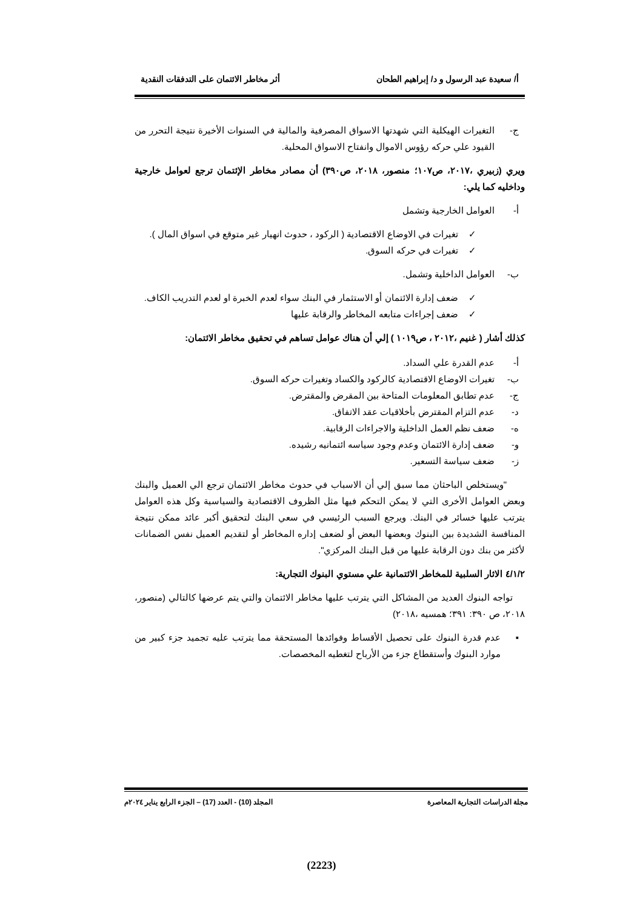أ/ سعيدة عبد الرسول و د/ إبراهيم الطحان أثر مخاطر الائتمان على التدفقات النقدية
ج-
التغيرات الهيكلية التي شهدتها الاسواق المصرفية والمالية في السنوات الأخيرة نتيجة التحرر من القيود علي حركه رؤوس الاموال وانفتاح الاسواق المحلية.
ويري (زبيري ،٢٠١٧، ص١٠٧؛ منصور، ٢٠١٨، ص٣٩٠) أن مصادر مخاطر الإئتمان ترجع لعوامل خارجية وداخليه كما يلي:
أ- العوامل الخارجية وتشمل
✓
تغيرات في الاوضاع الاقتصادية ( الركود ، حدوث انهيار غير متوقع في اسواق المال ).
✓ تغيرات في حركه السوق.
ب- العوامل الداخلية وتشمل.
✓
ضعف إدارة الائتمان أو الاستثمار في البنك سواء لعدم الخبرة او لعدم التدريب الكاف.
✓ ضعف إجراءات متابعه المخاطر والرقابة عليها
كذلك أشار ( غنيم ،٢٠١٢ ، ص١٠١٩ ) إلي أن هناك عوامل تساهم في تحقيق مخاطر الائتمان:
أ- عدم القدرة علي السداد.
ب- تغيرات الاوضاع الاقتصادية كالركود والكساد وتغيرات حركه السوق.
ج- عدم تطابق المعلومات المتاحة بين المقرض والمقترض.
د- عدم التزام المقترض بأخلاقيات عقد الاتفاق.
ه- ضعف نظم العمل الداخلية والاجراءات الرقابية.
و- ضعف إدارة الائتمان وعدم وجود سياسه ائتمانيه رشيده.
ز- ضعف سياسة التسعير.
"ويستخلص الباحثان مما سبق إلي أن الاسباب في حدوث مخاطر الائتمان ترجع الي العميل والبنك وبعض العوامل الأخرى التي لا يمكن التحكم فيها مثل الظروف الاقتصادية والسياسية وكل هذه العوامل يترتب عليها خسائر في البنك. ويرجع السبب الرئيسي في سعي البنك لتحقيق أكبر عائد ممكن نتيجة المنافسة الشديدة بين البنوك وبعضها البعض أو لضعف إداره المخاطر أو لتقديم العميل نفس الضمانات لأكثر من بنك دون الرقابة عليها من قبل البنك المركزي".
٤/١/٢ الاثار السلبية للمخاطر الائتمانية علي مستوي البنوك التجارية:
تواجه البنوك العديد من المشاكل التي يترتب عليها مخاطر الائتمان والتي يتم عرضها كالتالي (منصور، ٢٠١٨، ص ٣٩٠: ٣٩١؛ همسيه ،٢٠١٨)
▪
عدم قدرة البنوك على تحصيل الأقساط وفوائدها المستحقة مما يترتب عليه تجميد جزء كبير من موارد البنوك وأستقطاع جزء من الأرباح لتغطيه المخصصات.
مجلة الدراسات التجارية المعاصرة المجلد (10) - العدد (17) – الجزء الرابع يناير ٢٠٢٤م
(2223)